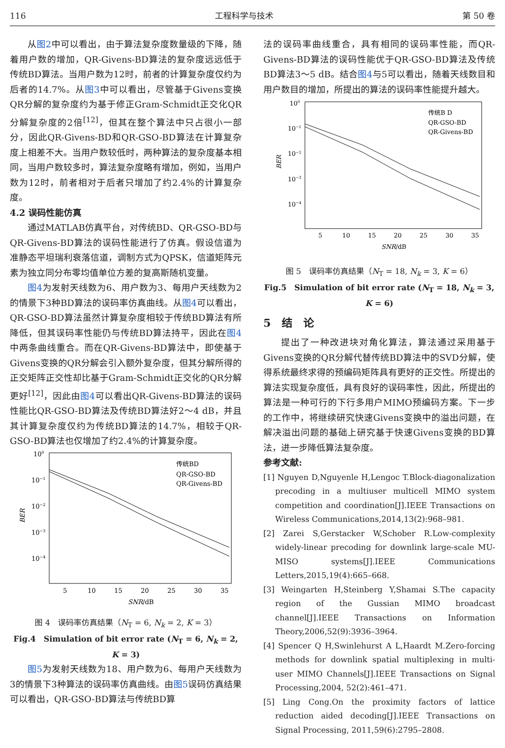116 工程科学与技术 第 50 卷
从图2中可以看出，由于算法复杂度数量级的下降，随着用户数的增加，QR-Givens-BD算法的复杂度远远低于传统BD算法。当用户数为12时，前者的计算复杂度仅约为后者的14.7%。从图3中可以看出，尽管基于Givens变换QR分解的复杂度约为基于修正Gram-Schmidt正交化QR分解复杂度的2倍<sup>[12]</sup>，但其在整个算法中只占很小一部分，因此QR-Givens-BD和QR-GSO-BD算法在计算复杂度上相差不大。当用户数较低时，两种算法的复杂度基本相同，当用户数较多时，算法复杂度略有增加，例如，当用户数为12时，前者相对于后者只增加了约2.4%的计算复杂度。
4.2 误码性能仿真
通过MATLAB仿真平台，对传统BD、QR-GSO-BD与QR-Givens-BD算法的误码性能进行了仿真。假设信道为准静态平坦瑞利衰落信道，调制方式为QPSK，信道矩阵元素为独立同分布零均值单位方差的复高斯随机变量。
图4为发射天线数为6、用户数为3、每用户天线数为2的情景下3种BD算法的误码率仿真曲线。从图4可以看出，QR-GSO-BD算法虽然计算复杂度相较于传统BD算法有所降低，但其误码率性能仍与传统BD算法持平，因此在图4中两条曲线重合。而在QR-Givens-BD算法中，即使基于Givens变换的QR分解会引入额外复杂度，但其分解所得的正交矩阵正交性却比基于Gram-Schmidt正交化的QR分解更好<sup>[12]</sup>，因此由图4可以看出QR-Givens-BD算法的误码性能比QR-GSO-BD算法及传统BD算法好2～4 dB，并且其计算复杂度仅约为传统BD算法的14.7%，相较于QR-GSO-BD算法也仅增加了约2.4%的计算复杂度。
100
10−1
10−2
10−3
10−4
BER
5
10
15
20
25
30
35
SNR/dB
传统BD
QR-GSO-BD
QR-Givens-BD
图 4　误码率仿真结果（N<sub>T</sub> = 6, N<sub>k</sub> = 2, K = 3）
Fig.4　Simulation of bit error rate (N<sub>T</sub> = 6, N<sub>k</sub> = 2, K = 3)
图5为发射天线数为18、用户数为6、每用户天线数为3的情景下3种算法的误码率仿真曲线。由图5误码仿真结果可以看出，QR-GSO-BD算法与传统BD算
法的误码率曲线重合，具有相同的误码率性能，而QR-Givens-BD算法的误码性能优于QR-GSO-BD算法及传统BD算法3～5 dB。结合图4与5可以看出，随着天线数目和用户数目的增加，所提出的算法的误码率性能提升越大。
100
10−1
10−2
10−3
10−4
BER
5
10
15
20
25
30
35
SNR/dB
传统B D
QR-GSO-BD
QR-Givens-BD
图 5　误码率仿真结果（N<sub>T</sub> = 18, N<sub>k</sub> = 3, K = 6）
Fig.5　Simulation of bit error rate (N<sub>T</sub> = 18, N<sub>k</sub> = 3, K = 6)
5　结　论
提出了一种改进块对角化算法，算法通过采用基于Givens变换的QR分解代替传统BD算法中的SVD分解，使得系统最终求得的预编码矩阵具有更好的正交性。所提出的算法实现复杂度低，具有良好的误码率性，因此，所提出的算法是一种可行的下行多用户MIMO预编码方案。下一步的工作中，将继续研究快速Givens变换中的溢出问题，在解决溢出问题的基础上研究基于快速Givens变换的BD算法，进一步降低算法复杂度。
参考文献:
[1] Nguyen D,Nguyenle H,Lengoc T.Block-diagonalization precoding in a multiuser multicell MIMO system competition and coordination[J].IEEE Transactions on Wireless Communications,2014,13(2):968–981.
[2] Zarei S,Gerstacker W,Schober R.Low-complexity widely-linear precoding for downlink large-scale MU-MISO systems[J].IEEE Communications Letters,2015,19(4):665–668.
[3] Weingarten H,Steinberg Y,Shamai S.The capacity region of the Gussian MIMO broadcast channel[J].IEEE Transactions on Information Theory,2006,52(9):3936–3964.
[4] Spencer Q H,Swinlehurst A L,Haardt M.Zero-forcing methods for downlink spatial multiplexing in multi-user MIMO Channels[J].IEEE Transactions on Signal Processing,2004, 52(2):461–471.
[5] Ling Cong.On the proximity factors of lattice reduction aided decoding[J].IEEE Transactions on Signal Processing, 2011,59(6):2795–2808.